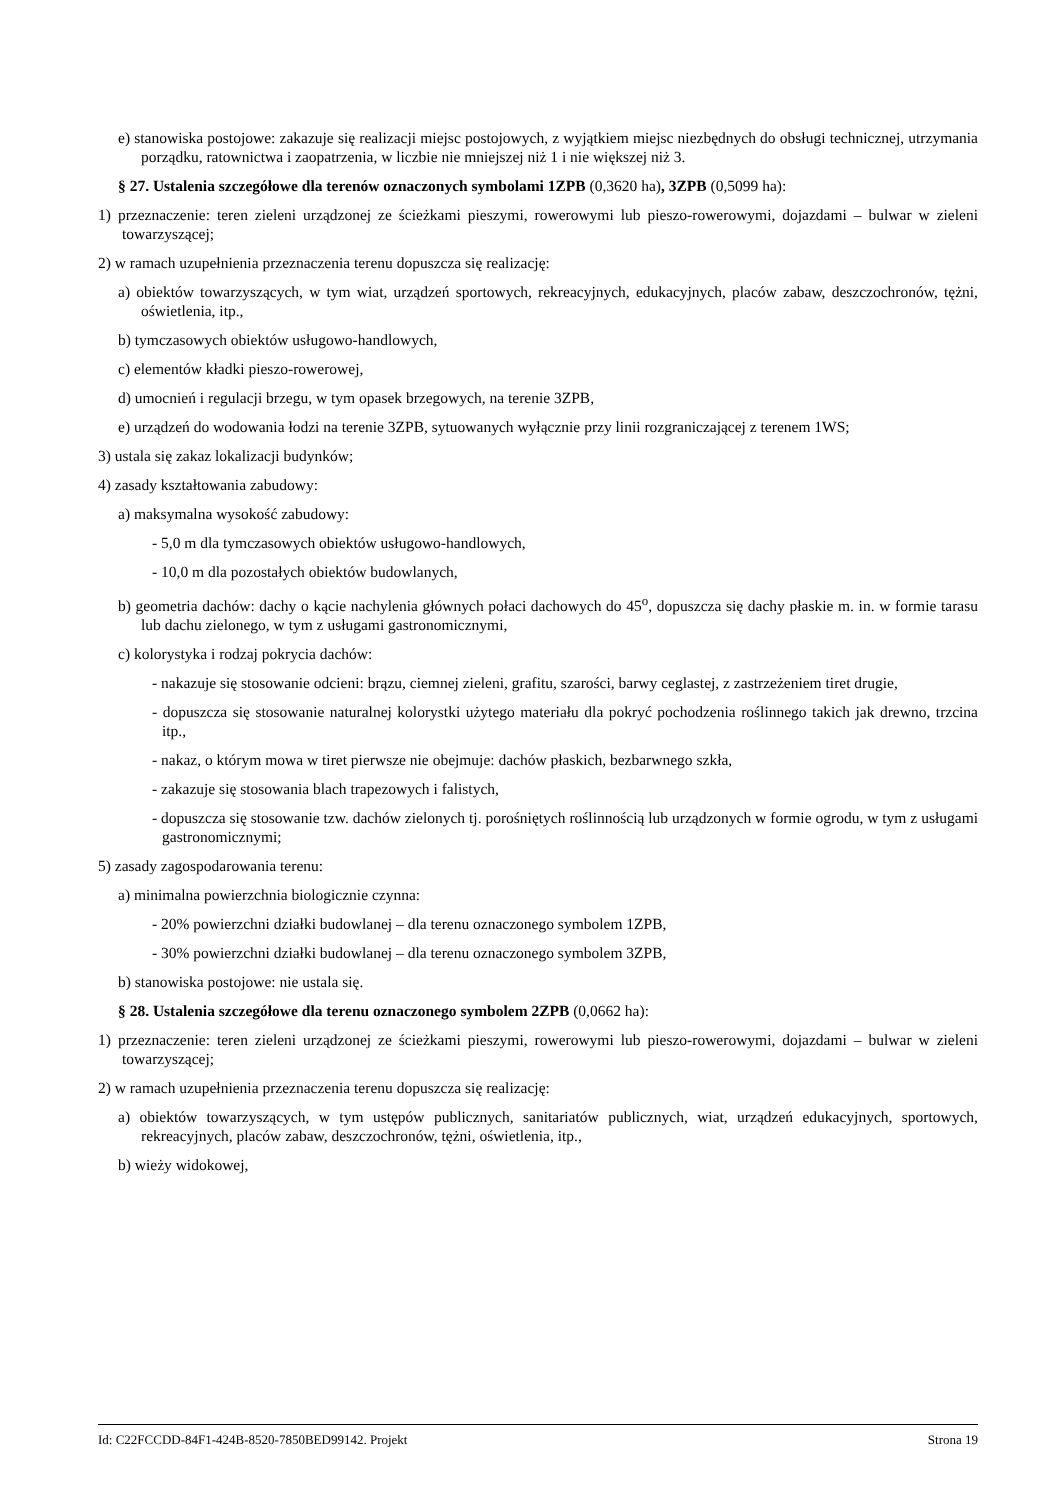e) stanowiska postojowe: zakazuje się realizacji miejsc postojowych, z wyjątkiem miejsc niezbędnych do obsługi technicznej, utrzymania porządku, ratownictwa i zaopatrzenia, w liczbie nie mniejszej niż 1 i nie większej niż 3.
§ 27. Ustalenia szczegółowe dla terenów oznaczonych symbolami 1ZPB (0,3620 ha), 3ZPB (0,5099 ha):
1) przeznaczenie: teren zieleni urządzonej ze ścieżkami pieszymi, rowerowymi lub pieszo-rowerowymi, dojazdami – bulwar w zieleni towarzyszącej;
2) w ramach uzupełnienia przeznaczenia terenu dopuszcza się realizację:
a) obiektów towarzyszących, w tym wiat, urządzeń sportowych, rekreacyjnych, edukacyjnych, placów zabaw, deszczochronów, tężni, oświetlenia, itp.,
b) tymczasowych obiektów usługowo-handlowych,
c) elementów kładki pieszo-rowerowej,
d) umocnień i regulacji brzegu, w tym opasek brzegowych, na terenie 3ZPB,
e) urządzeń do wodowania łodzi na terenie 3ZPB, sytuowanych wyłącznie przy linii rozgraniczającej z terenem 1WS;
3) ustala się zakaz lokalizacji budynków;
4) zasady kształtowania zabudowy:
a) maksymalna wysokość zabudowy:
- 5,0 m dla tymczasowych obiektów usługowo-handlowych,
- 10,0 m dla pozostałych obiektów budowlanych,
b) geometria dachów: dachy o kącie nachylenia głównych połaci dachowych do 45<sup>o</sup>, dopuszcza się dachy płaskie m. in. w formie tarasu lub dachu zielonego, w tym z usługami gastronomicznymi,
c) kolorystyka i rodzaj pokrycia dachów:
- nakazuje się stosowanie odcieni: brązu, ciemnej zieleni, grafitu, szarości, barwy ceglastej, z zastrzeżeniem tiret drugie,
- dopuszcza się stosowanie naturalnej kolorystki użytego materiału dla pokryć pochodzenia roślinnego takich jak drewno, trzcina itp.,
- nakaz, o którym mowa w tiret pierwsze nie obejmuje: dachów płaskich, bezbarwnego szkła,
- zakazuje się stosowania blach trapezowych i falistych,
- dopuszcza się stosowanie tzw. dachów zielonych tj. porośniętych roślinnością lub urządzonych w formie ogrodu, w tym z usługami gastronomicznymi;
5) zasady zagospodarowania terenu:
a) minimalna powierzchnia biologicznie czynna:
- 20% powierzchni działki budowlanej – dla terenu oznaczonego symbolem 1ZPB,
- 30% powierzchni działki budowlanej – dla terenu oznaczonego symbolem 3ZPB,
b) stanowiska postojowe: nie ustala się.
§ 28. Ustalenia szczegółowe dla terenu oznaczonego symbolem 2ZPB (0,0662 ha):
1) przeznaczenie: teren zieleni urządzonej ze ścieżkami pieszymi, rowerowymi lub pieszo-rowerowymi, dojazdami – bulwar w zieleni towarzyszącej;
2) w ramach uzupełnienia przeznaczenia terenu dopuszcza się realizację:
a) obiektów towarzyszących, w tym ustępów publicznych, sanitariatów publicznych, wiat, urządzeń edukacyjnych, sportowych, rekreacyjnych, placów zabaw, deszczochronów, tężni, oświetlenia, itp.,
b) wieży widokowej,
Id: C22FCCDD-84F1-424B-8520-7850BED99142. Projekt Strona 19